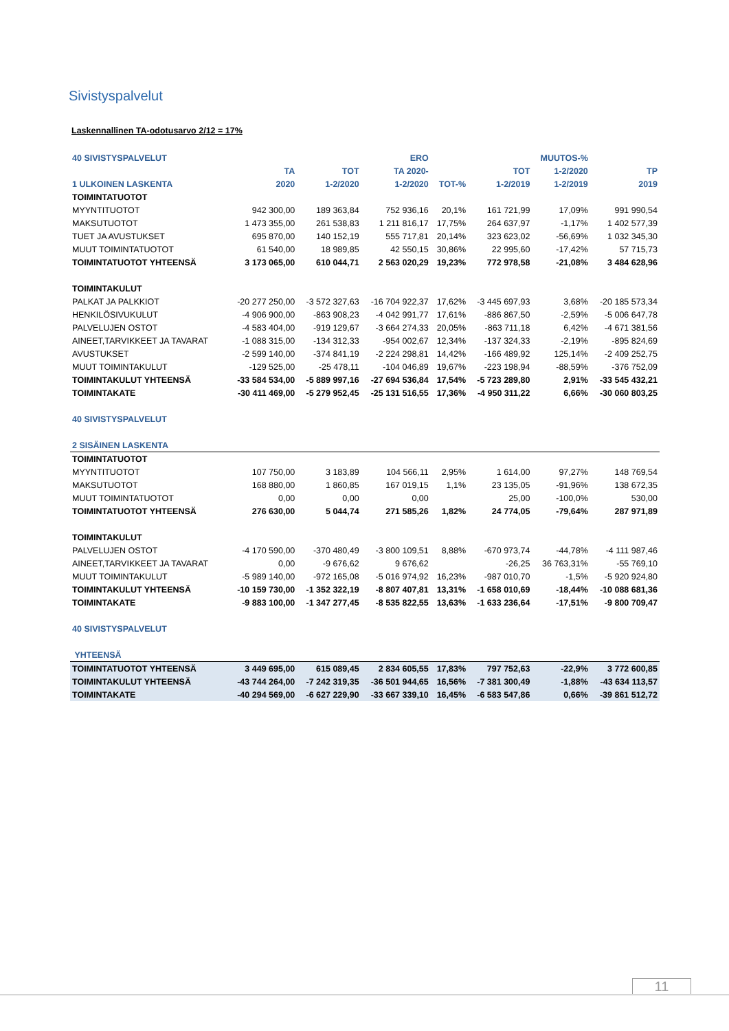Sivistyspalvelut
Laskennallinen TA-odotusarvo 2/12 = 17%
| 40 SIVISTYSPALVELUT | | | ERO | | | MUUTOS-% | |
| --- | --- | --- | --- | --- | --- | --- | --- |
| | TA | TOT | TA 2020- | | TOT | 1-2/2020 | TP |
| 1 ULKOINEN LASKENTA | 2020 | 1-2/2020 | 1-2/2020 | TOT-% | 1-2/2019 | 1-2/2019 | 2019 |
| TOIMINTATUOTOT | | | | | | | |
| MYYNTITUOTOT | 942 300,00 | 189 363,84 | 752 936,16 | 20,1% | 161 721,99 | 17,09% | 991 990,54 |
| MAKSUTUOTOT | 1 473 355,00 | 261 538,83 | 1 211 816,17 | 17,75% | 264 637,97 | -1,17% | 1 402 577,39 |
| TUET JA AVUSTUKSET | 695 870,00 | 140 152,19 | 555 717,81 | 20,14% | 323 623,02 | -56,69% | 1 032 345,30 |
| MUUT TOIMINTATUOTOT | 61 540,00 | 18 989,85 | 42 550,15 | 30,86% | 22 995,60 | -17,42% | 57 715,73 |
| TOIMINTATUOTOT YHTEENSÄ | 3 173 065,00 | 610 044,71 | 2 563 020,29 | 19,23% | 772 978,58 | -21,08% | 3 484 628,96 |
| TOIMINTAKULUT | | | | | | | |
| PALKAT JA PALKKIOT | -20 277 250,00 | -3 572 327,63 | -16 704 922,37 | 17,62% | -3 445 697,93 | 3,68% | -20 185 573,34 |
| HENKILÖSIVUKULUT | -4 906 900,00 | -863 908,23 | -4 042 991,77 | 17,61% | -886 867,50 | -2,59% | -5 006 647,78 |
| PALVELUJEN OSTOT | -4 583 404,00 | -919 129,67 | -3 664 274,33 | 20,05% | -863 711,18 | 6,42% | -4 671 381,56 |
| AINEET,TARVIKKEET JA TAVARAT | -1 088 315,00 | -134 312,33 | -954 002,67 | 12,34% | -137 324,33 | -2,19% | -895 824,69 |
| AVUSTUKSET | -2 599 140,00 | -374 841,19 | -2 224 298,81 | 14,42% | -166 489,92 | 125,14% | -2 409 252,75 |
| MUUT TOIMINTAKULUT | -129 525,00 | -25 478,11 | -104 046,89 | 19,67% | -223 198,94 | -88,59% | -376 752,09 |
| TOIMINTAKULUT YHTEENSÄ | -33 584 534,00 | -5 889 997,16 | -27 694 536,84 | 17,54% | -5 723 289,80 | 2,91% | -33 545 432,21 |
| TOIMINTAKATE | -30 411 469,00 | -5 279 952,45 | -25 131 516,55 | 17,36% | -4 950 311,22 | 6,66% | -30 060 803,25 |
| 40 SIVISTYSPALVELUT | | | | | | | |
| 2 SISÄINEN LASKENTA | | | | | | | |
| TOIMINTATUOTOT | | | | | | | |
| MYYNTITUOTOT | 107 750,00 | 3 183,89 | 104 566,11 | 2,95% | 1 614,00 | 97,27% | 148 769,54 |
| MAKSUTUOTOT | 168 880,00 | 1 860,85 | 167 019,15 | 1,1% | 23 135,05 | -91,96% | 138 672,35 |
| MUUT TOIMINTATUOTOT | 0,00 | 0,00 | 0,00 | | 25,00 | -100,0% | 530,00 |
| TOIMINTATUOTOT YHTEENSÄ | 276 630,00 | 5 044,74 | 271 585,26 | 1,82% | 24 774,05 | -79,64% | 287 971,89 |
| TOIMINTAKULUT | | | | | | | |
| PALVELUJEN OSTOT | -4 170 590,00 | -370 480,49 | -3 800 109,51 | 8,88% | -670 973,74 | -44,78% | -4 111 987,46 |
| AINEET,TARVIKKEET JA TAVARAT | 0,00 | -9 676,62 | 9 676,62 | | -26,25 | 36 763,31% | -55 769,10 |
| MUUT TOIMINTAKULUT | -5 989 140,00 | -972 165,08 | -5 016 974,92 | 16,23% | -987 010,70 | -1,5% | -5 920 924,80 |
| TOIMINTAKULUT YHTEENSÄ | -10 159 730,00 | -1 352 322,19 | -8 807 407,81 | 13,31% | -1 658 010,69 | -18,44% | -10 088 681,36 |
| TOIMINTAKATE | -9 883 100,00 | -1 347 277,45 | -8 535 822,55 | 13,63% | -1 633 236,64 | -17,51% | -9 800 709,47 |
| 40 SIVISTYSPALVELUT | | | | | | | |
| YHTEENSÄ | | | | | | | |
| TOIMINTATUOTOT YHTEENSÄ | 3 449 695,00 | 615 089,45 | 2 834 605,55 | 17,83% | 797 752,63 | -22,9% | 3 772 600,85 |
| TOIMINTAKULUT YHTEENSÄ | -43 744 264,00 | -7 242 319,35 | -36 501 944,65 | 16,56% | -7 381 300,49 | -1,88% | -43 634 113,57 |
| TOIMINTAKATE | -40 294 569,00 | -6 627 229,90 | -33 667 339,10 | 16,45% | -6 583 547,86 | 0,66% | -39 861 512,72 |
11